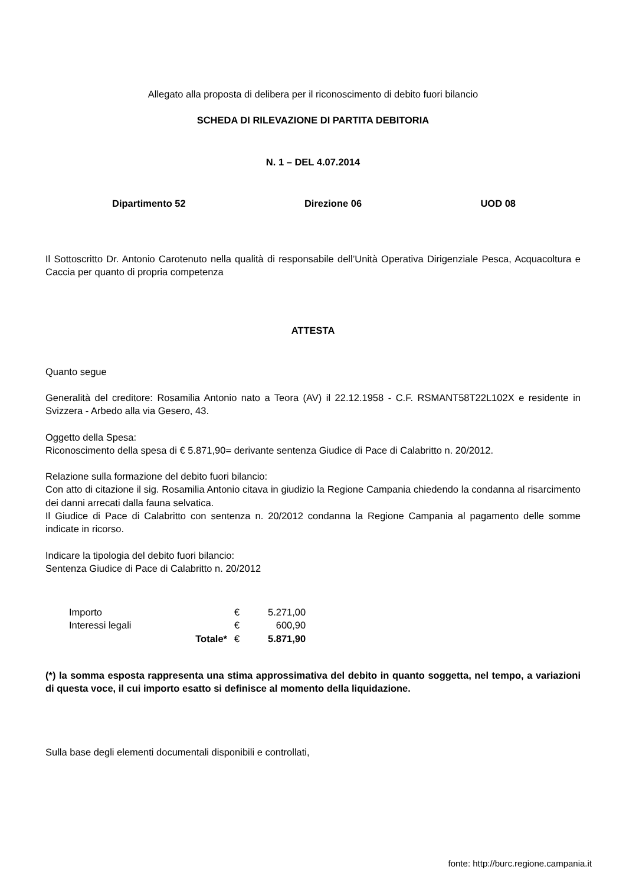Allegato alla proposta di delibera per il riconoscimento di debito fuori bilancio
SCHEDA DI RILEVAZIONE DI PARTITA DEBITORIA
N. 1 – DEL 4.07.2014
Dipartimento 52 Direzione 06 UOD 08
Il Sottoscritto Dr. Antonio Carotenuto nella qualità di responsabile dell’Unità Operativa Dirigenziale Pesca, Acquacoltura e Caccia per quanto di propria competenza
ATTESTA
Quanto segue
Generalità del creditore: Rosamilia Antonio nato a Teora (AV) il 22.12.1958 - C.F. RSMANT58T22L102X e residente in Svizzera - Arbedo alla via Gesero, 43.
Oggetto della Spesa:
Riconoscimento della spesa di € 5.871,90= derivante sentenza Giudice di Pace di Calabritto n. 20/2012.
Relazione sulla formazione del debito fuori bilancio:
Con atto di citazione il sig. Rosamilia Antonio citava in giudizio la Regione Campania chiedendo la condanna al risarcimento dei danni arrecati dalla fauna selvatica.
Il Giudice di Pace di Calabritto con sentenza n. 20/2012 condanna la Regione Campania al pagamento delle somme indicate in ricorso.
Indicare la tipologia del debito fuori bilancio:
Sentenza Giudice di Pace di Calabritto n. 20/2012
| Importo | | € | 5.271,00 |
| Interessi legali | | € | 600,90 |
| | Totale* | € | 5.871,90 |
(*) la somma esposta rappresenta una stima approssimativa del debito in quanto soggetta, nel tempo, a variazioni di questa voce, il cui importo esatto si definisce al momento della liquidazione.
Sulla base degli elementi documentali disponibili e controllati,
fonte: http://burc.regione.campania.it